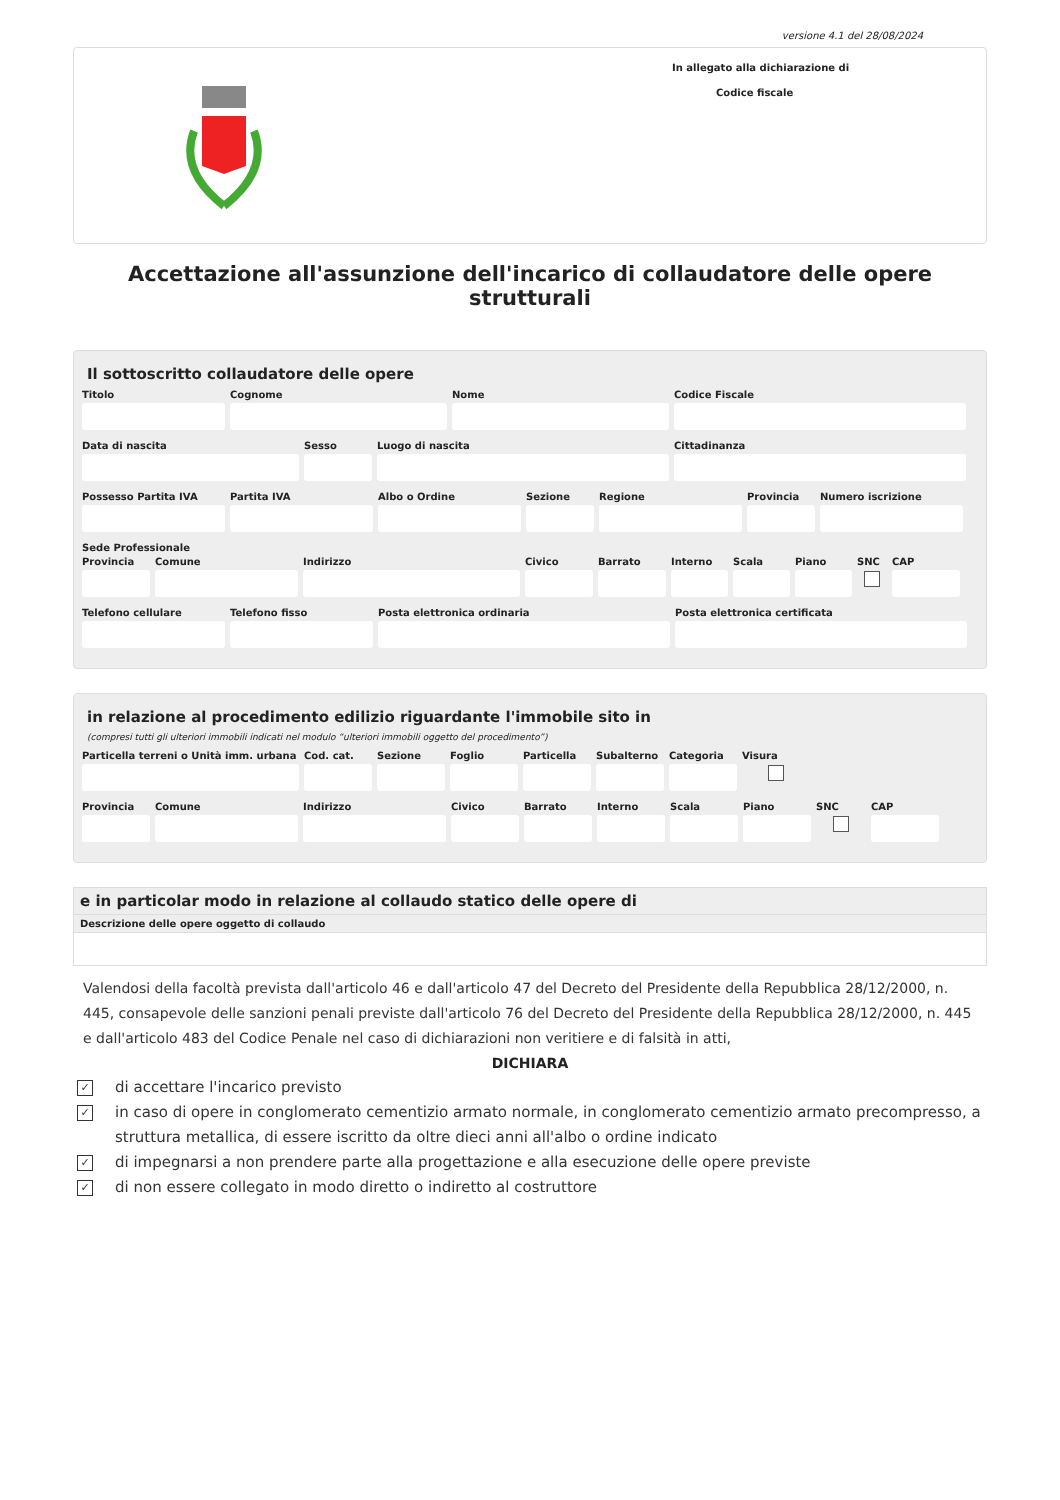versione 4.1 del 28/08/2024
In allegato alla dichiarazione di
Codice fiscale
Accettazione all'assunzione dell'incarico di collaudatore delle opere strutturali
Il sottoscritto collaudatore delle opere
Titolo Cognome Nome Codice Fiscale
Data di nascita Sesso Luogo di nascita Cittadinanza
Possesso Partita IVA Partita IVA Albo o Ordine Sezione Regione Provincia Numero iscrizione
Sede Professionale
Provincia Comune Indirizzo Civico Barrato Interno Scala Piano SNC CAP
Telefono cellulare Telefono fisso Posta elettronica ordinaria Posta elettronica certificata
in relazione al procedimento edilizio riguardante l'immobile sito in
(compresi tutti gli ulteriori immobili indicati nel modulo “ulteriori immobili oggetto del procedimento”)
Particella terreni o Unità imm. urbana
Cod. cat. Sezione Foglio Particella Subalterno Categoria Visura
Provincia Comune Indirizzo Civico Barrato Interno Scala Piano SNC CAP
e in particolar modo in relazione al collaudo statico delle opere di
Descrizione delle opere oggetto di collaudo
Valendosi della facoltà prevista dall'articolo 46 e dall'articolo 47 del Decreto del Presidente della Repubblica 28/12/2000, n. 445, consapevole delle sanzioni penali previste dall'articolo 76 del Decreto del Presidente della Repubblica 28/12/2000, n. 445 e dall'articolo 483 del Codice Penale nel caso di dichiarazioni non veritiere e di falsità in atti,
DICHIARA
✓ di accettare l'incarico previsto
✓ in caso di opere in conglomerato cementizio armato normale, in conglomerato cementizio armato precompresso, a struttura metallica, di essere iscritto da oltre dieci anni all'albo o ordine indicato
✓ di impegnarsi a non prendere parte alla progettazione e alla esecuzione delle opere previste
✓ di non essere collegato in modo diretto o indiretto al costruttore